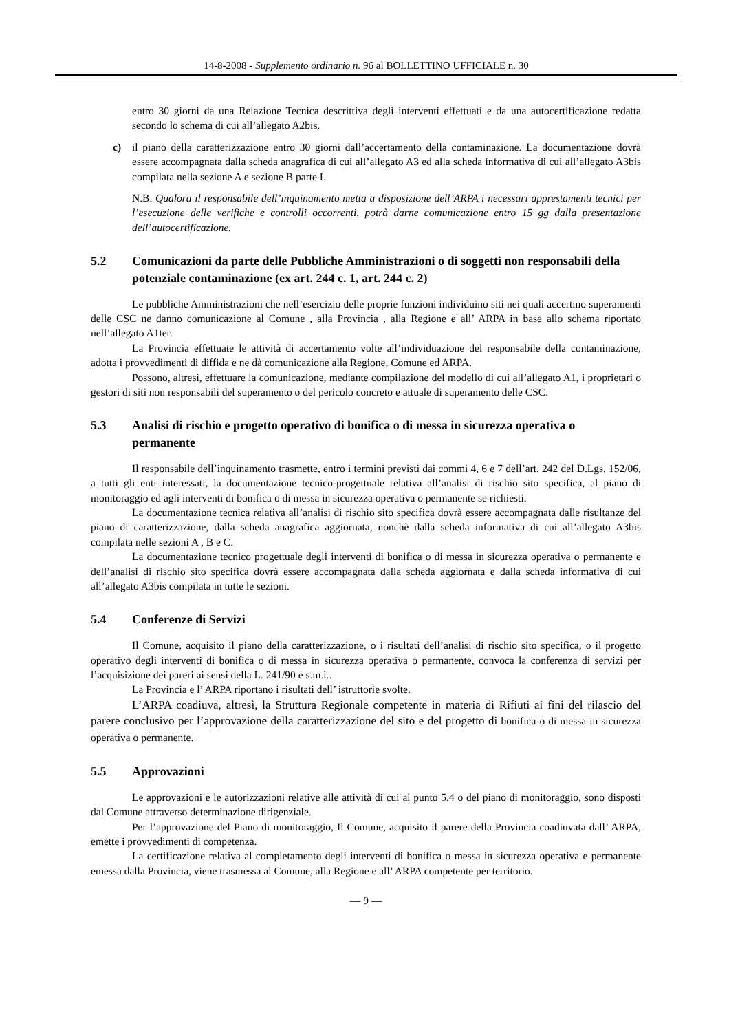14-8-2008 - Supplemento ordinario n. 96 al BOLLETTINO UFFICIALE n. 30
entro 30 giorni da una Relazione Tecnica descrittiva degli interventi effettuati e da una autocertificazione redatta secondo lo schema di cui all’allegato A2bis.
c) il piano della caratterizzazione entro 30 giorni dall’accertamento della contaminazione. La documentazione dovrà essere accompagnata dalla scheda anagrafica di cui all’allegato A3 ed alla scheda informativa di cui all’allegato A3bis compilata nella sezione A e sezione B parte I.
N.B. Qualora il responsabile dell’inquinamento metta a disposizione dell’ARPA i necessari apprestamenti tecnici per l’esecuzione delle verifiche e controlli occorrenti, potrà darne comunicazione entro 15 gg dalla presentazione dell’autocertificazione.
5.2 Comunicazioni da parte delle Pubbliche Amministrazioni o di soggetti non responsabili della potenziale contaminazione (ex art. 244 c. 1, art. 244 c. 2)
Le pubbliche Amministrazioni che nell’esercizio delle proprie funzioni individuino siti nei quali accertino superamenti delle CSC ne danno comunicazione al Comune , alla Provincia , alla Regione e all’ ARPA in base allo schema riportato nell’allegato A1ter.
La Provincia effettuate le attività di accertamento volte all’individuazione del responsabile della contaminazione, adotta i provvedimenti di diffida e ne dà comunicazione alla Regione, Comune ed ARPA.
Possono, altresì, effettuare la comunicazione, mediante compilazione del modello di cui all’allegato A1, i proprietari o gestori di siti non responsabili del superamento o del pericolo concreto e attuale di superamento delle CSC.
5.3 Analisi di rischio e progetto operativo di bonifica o di messa in sicurezza operativa o permanente
Il responsabile dell’inquinamento trasmette, entro i termini previsti dai commi 4, 6 e 7 dell’art. 242 del D.Lgs. 152/06, a tutti gli enti interessati, la documentazione tecnico-progettuale relativa all’analisi di rischio sito specifica, al piano di monitoraggio ed agli interventi di bonifica o di messa in sicurezza operativa o permanente se richiesti.
La documentazione tecnica relativa all’analisi di rischio sito specifica dovrà essere accompagnata dalle risultanze del piano di caratterizzazione, dalla scheda anagrafica aggiornata, nonchè dalla scheda informativa di cui all’allegato A3bis compilata nelle sezioni A , B e C.
La documentazione tecnico progettuale degli interventi di bonifica o di messa in sicurezza operativa o permanente e dell’analisi di rischio sito specifica dovrà essere accompagnata dalla scheda aggiornata e dalla scheda informativa di cui all’allegato A3bis compilata in tutte le sezioni.
5.4 Conferenze di Servizi
Il Comune, acquisito il piano della caratterizzazione, o i risultati dell’analisi di rischio sito specifica, o il progetto operativo degli interventi di bonifica o di messa in sicurezza operativa o permanente, convoca la conferenza di servizi per l’acquisizione dei pareri ai sensi della L. 241/90 e s.m.i..
La Provincia e l’ ARPA riportano i risultati dell’ istruttorie svolte.
L’ARPA coadiuva, altresì, la Struttura Regionale competente in materia di Rifiuti ai fini del rilascio del parere conclusivo per l’approvazione della caratterizzazione del sito e del progetto di bonifica o di messa in sicurezza operativa o permanente.
5.5 Approvazioni
Le approvazioni e le autorizzazioni relative alle attività di cui al punto 5.4 o del piano di monitoraggio, sono disposti dal Comune attraverso determinazione dirigenziale.
Per l’approvazione del Piano di monitoraggio, Il Comune, acquisito il parere della Provincia coadiuvata dall’ ARPA, emette i provvedimenti di competenza.
La certificazione relativa al completamento degli interventi di bonifica o messa in sicurezza operativa e permanente emessa dalla Provincia, viene trasmessa al Comune, alla Regione e all’ ARPA competente per territorio.
— 9 —